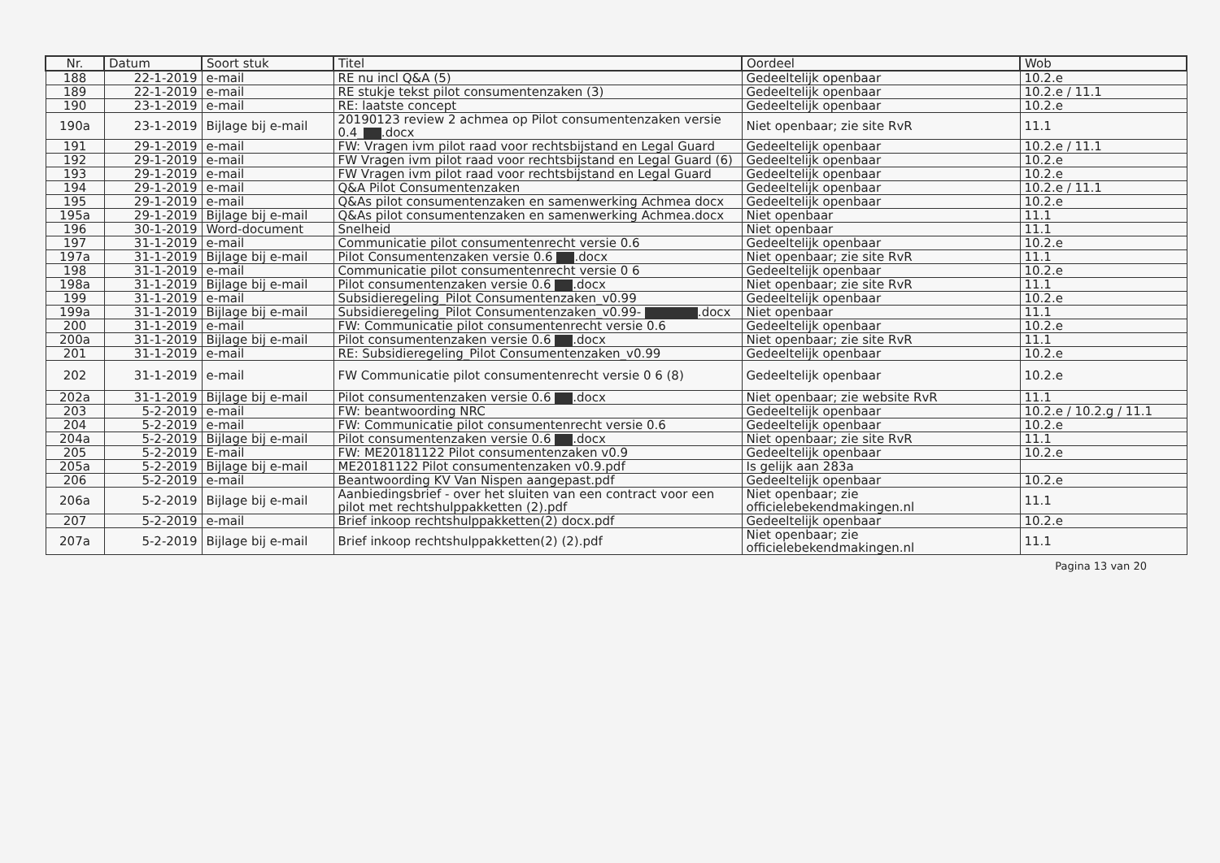| Nr. | Datum | Soort stuk | Titel | Oordeel | Wob |
| --- | --- | --- | --- | --- | --- |
| 188 | 22-1-2019 | e-mail | RE nu incl Q&A (5) | Gedeeltelijk openbaar | 10.2.e |
| 189 | 22-1-2019 | e-mail | RE stukje tekst pilot consumentenzaken (3) | Gedeeltelijk openbaar | 10.2.e / 11.1 |
| 190 | 23-1-2019 | e-mail | RE: laatste concept | Gedeeltelijk openbaar | 10.2.e |
| 190a | 23-1-2019 | Bijlage bij e-mail | 20190123 review 2 achmea op Pilot consumentenzaken versie 0.4_ .docx | Niet openbaar; zie site RvR | 11.1 |
| 191 | 29-1-2019 | e-mail | FW: Vragen ivm pilot raad voor rechtsbijstand en Legal Guard | Gedeeltelijk openbaar | 10.2.e / 11.1 |
| 192 | 29-1-2019 | e-mail | FW Vragen ivm pilot raad voor rechtsbijstand en Legal Guard (6) | Gedeeltelijk openbaar | 10.2.e |
| 193 | 29-1-2019 | e-mail | FW Vragen ivm pilot raad voor rechtsbijstand en Legal Guard | Gedeeltelijk openbaar | 10.2.e |
| 194 | 29-1-2019 | e-mail | Q&A Pilot Consumentenzaken | Gedeeltelijk openbaar | 10.2.e / 11.1 |
| 195 | 29-1-2019 | e-mail | Q&As pilot consumentenzaken en samenwerking Achmea docx | Gedeeltelijk openbaar | 10.2.e |
| 195a | 29-1-2019 | Bijlage bij e-mail | Q&As pilot consumentenzaken en samenwerking Achmea.docx | Niet openbaar | 11.1 |
| 196 | 30-1-2019 | Word-document | Snelheid | Niet openbaar | 11.1 |
| 197 | 31-1-2019 | e-mail | Communicatie pilot consumentenrecht versie 0.6 | Gedeeltelijk openbaar | 10.2.e |
| 197a | 31-1-2019 | Bijlage bij e-mail | Pilot Consumentenzaken versie 0.6 .docx | Niet openbaar; zie site RvR | 11.1 |
| 198 | 31-1-2019 | e-mail | Communicatie pilot consumentenrecht versie 0 6 | Gedeeltelijk openbaar | 10.2.e |
| 198a | 31-1-2019 | Bijlage bij e-mail | Pilot consumentenzaken versie 0.6 .docx | Niet openbaar; zie site RvR | 11.1 |
| 199 | 31-1-2019 | e-mail | Subsidieregeling_Pilot Consumentenzaken_v0.99 | Gedeeltelijk openbaar | 10.2.e |
| 199a | 31-1-2019 | Bijlage bij e-mail | Subsidieregeling_Pilot Consumentenzaken_v0.99- .docx | Niet openbaar | 11.1 |
| 200 | 31-1-2019 | e-mail | FW: Communicatie pilot consumentenrecht versie 0.6 | Gedeeltelijk openbaar | 10.2.e |
| 200a | 31-1-2019 | Bijlage bij e-mail | Pilot consumentenzaken versie 0.6 .docx | Niet openbaar; zie site RvR | 11.1 |
| 201 | 31-1-2019 | e-mail | RE: Subsidieregeling_Pilot Consumentenzaken_v0.99 | Gedeeltelijk openbaar | 10.2.e |
| 202 | 31-1-2019 | e-mail | FW Communicatie pilot consumentenrecht versie 0 6 (8) | Gedeeltelijk openbaar | 10.2.e |
| 202a | 31-1-2019 | Bijlage bij e-mail | Pilot consumentenzaken versie 0.6 .docx | Niet openbaar; zie website RvR | 11.1 |
| 203 | 5-2-2019 | e-mail | FW: beantwoording NRC | Gedeeltelijk openbaar | 10.2.e / 10.2.g / 11.1 |
| 204 | 5-2-2019 | e-mail | FW: Communicatie pilot consumentenrecht versie 0.6 | Gedeeltelijk openbaar | 10.2.e |
| 204a | 5-2-2019 | Bijlage bij e-mail | Pilot consumentenzaken versie 0.6 .docx | Niet openbaar; zie site RvR | 11.1 |
| 205 | 5-2-2019 | E-mail | FW: ME20181122 Pilot consumentenzaken v0.9 | Gedeeltelijk openbaar | 10.2.e |
| 205a | 5-2-2019 | Bijlage bij e-mail | ME20181122 Pilot consumentenzaken v0.9.pdf | Is gelijk aan 283a | |
| 206 | 5-2-2019 | e-mail | Beantwoording KV Van Nispen aangepast.pdf | Gedeeltelijk openbaar | 10.2.e |
| 206a | 5-2-2019 | Bijlage bij e-mail | Aanbiedingsbrief - over het sluiten van een contract voor een pilot met rechtshulppakketten (2).pdf | Niet openbaar; zie officielebekendmakingen.nl | 11.1 |
| 207 | 5-2-2019 | e-mail | Brief inkoop rechtshulppakketten(2) docx.pdf | Gedeeltelijk openbaar | 10.2.e |
| 207a | 5-2-2019 | Bijlage bij e-mail | Brief inkoop rechtshulppakketten(2) (2).pdf | Niet openbaar; zie officielebekendmakingen.nl | 11.1 |
Pagina 13 van 20